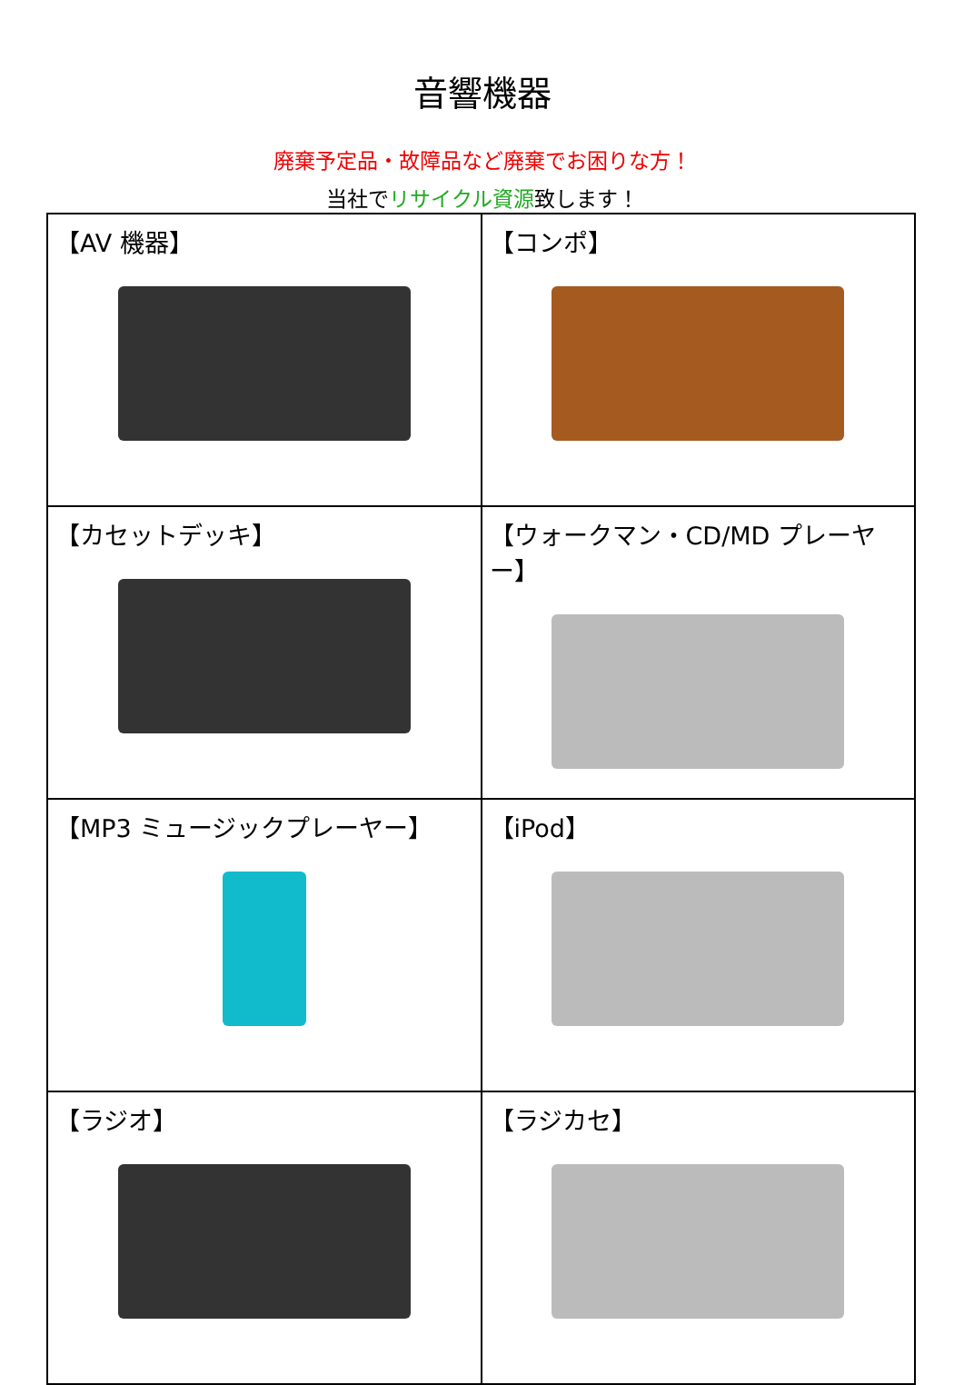音響機器
廃棄予定品・故障品など廃棄でお困りな方！
当社でリサイクル資源致します！
| 【AV 機器】 | 【コンポ】 |
| 【カセットデッキ】 | 【ウォークマン・CD/MD プレーヤー】 |
| 【MP3 ミュージックプレーヤー】 | 【iPod】 |
| 【ラジオ】 | 【ラジカセ】 |